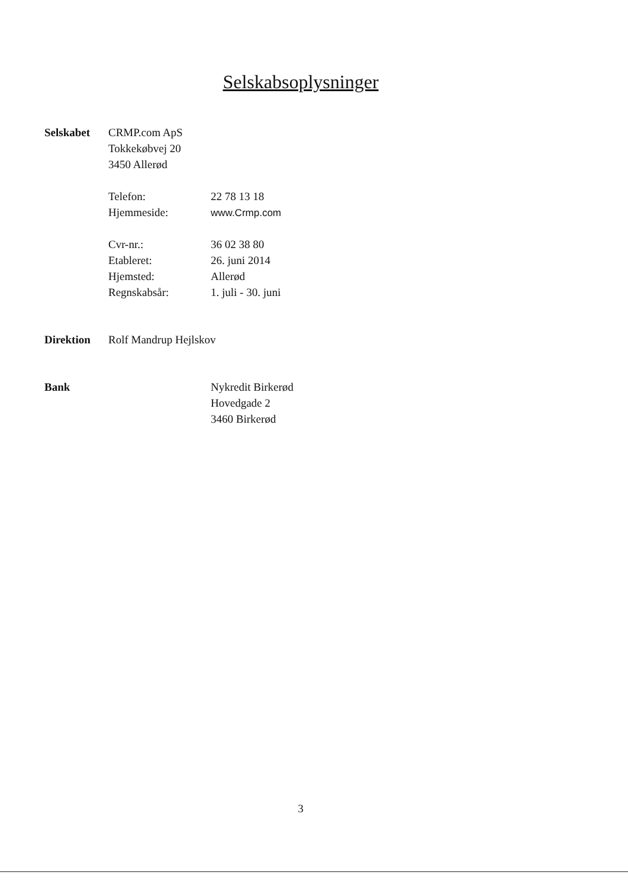Selskabsoplysninger
Selskabet CRMP.com ApS
Tokkekøbvej 20
3450 Allerød
Telefon: 22 78 13 18
Hjemmeside: www.Crmp.com
Cvr-nr.: 36 02 38 80
Etableret: 26. juni 2014
Hjemsted: Allerød
Regnskabsår: 1. juli - 30. juni
Direktion Rolf Mandrup Hejlskov
Bank Nykredit Birkerød
Hovedgade 2
3460 Birkerød
3